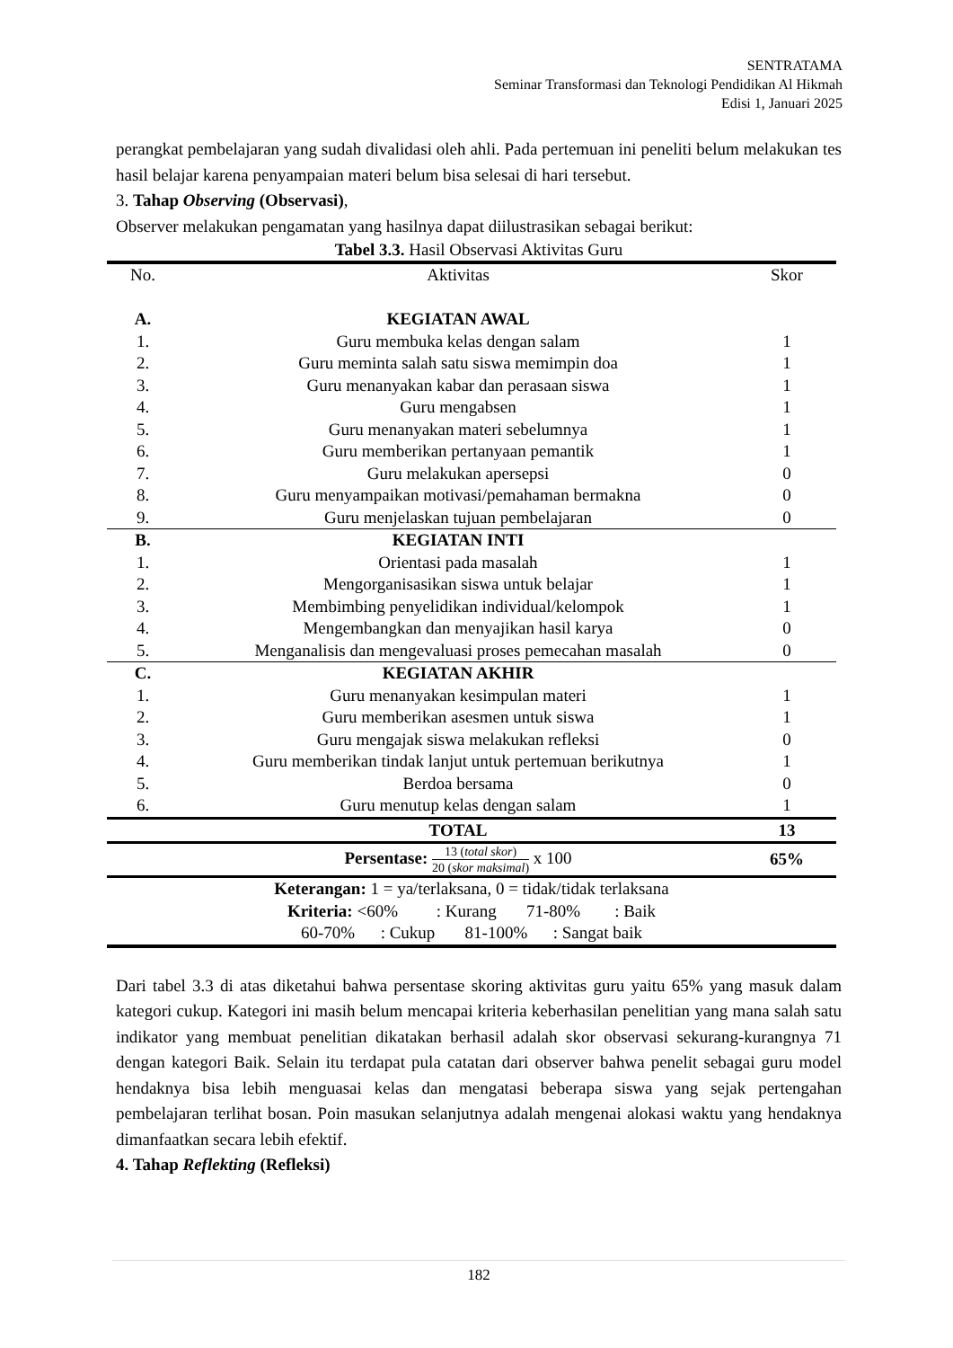SENTRATAMA
Seminar Transformasi dan Teknologi Pendidikan Al Hikmah
Edisi 1, Januari 2025
perangkat pembelajaran yang sudah divalidasi oleh ahli. Pada pertemuan ini peneliti belum melakukan tes hasil belajar karena penyampaian materi belum bisa selesai di hari tersebut.
3. Tahap Observing (Observasi),
Observer melakukan pengamatan yang hasilnya dapat diilustrasikan sebagai berikut:
Tabel 3.3. Hasil Observasi Aktivitas Guru
| No. | Aktivitas | Skor |
| --- | --- | --- |
| A. | KEGIATAN AWAL | |
| 1. | Guru membuka kelas dengan salam | 1 |
| 2. | Guru meminta salah satu siswa memimpin doa | 1 |
| 3. | Guru menanyakan kabar dan perasaan siswa | 1 |
| 4. | Guru mengabsen | 1 |
| 5. | Guru menanyakan materi sebelumnya | 1 |
| 6. | Guru memberikan pertanyaan pemantik | 1 |
| 7. | Guru melakukan apersepsi | 0 |
| 8. | Guru menyampaikan motivasi/pemahaman bermakna | 0 |
| 9. | Guru menjelaskan tujuan pembelajaran | 0 |
| B. | KEGIATAN INTI | |
| 1. | Orientasi pada masalah | 1 |
| 2. | Mengorganisasikan siswa untuk belajar | 1 |
| 3. | Membimbing penyelidikan individual/kelompok | 1 |
| 4. | Mengembangkan dan menyajikan hasil karya | 0 |
| 5. | Menganalisis dan mengevaluasi proses pemecahan masalah | 0 |
| C. | KEGIATAN AKHIR | |
| 1. | Guru menanyakan kesimpulan materi | 1 |
| 2. | Guru memberikan asesmen untuk siswa | 1 |
| 3. | Guru mengajak siswa melakukan refleksi | 0 |
| 4. | Guru memberikan tindak lanjut untuk pertemuan berikutnya | 1 |
| 5. | Berdoa bersama | 0 |
| 6. | Guru menutup kelas dengan salam | 1 |
| | TOTAL | 13 |
| | Persentase: 13 ( total skor ) 20 ( skor maksimal ) x 100 | 65% |
| Keterangan: 1 = ya/terlaksana, 0 = tidak/tidak terlaksana | | |
| Kriteria: <60% : Kurang 71-80% : Baik | | |
| 60-70% : Cukup 81-100% : Sangat baik | | |
Dari tabel 3.3 di atas diketahui bahwa persentase skoring aktivitas guru yaitu 65% yang masuk dalam kategori cukup. Kategori ini masih belum mencapai kriteria keberhasilan penelitian yang mana salah satu indikator yang membuat penelitian dikatakan berhasil adalah skor observasi sekurang-kurangnya 71 dengan kategori Baik. Selain itu terdapat pula catatan dari observer bahwa penelit sebagai guru model hendaknya bisa lebih menguasai kelas dan mengatasi beberapa siswa yang sejak pertengahan pembelajaran terlihat bosan. Poin masukan selanjutnya adalah mengenai alokasi waktu yang hendaknya dimanfaatkan secara lebih efektif.
4. Tahap Reflekting (Refleksi)
182